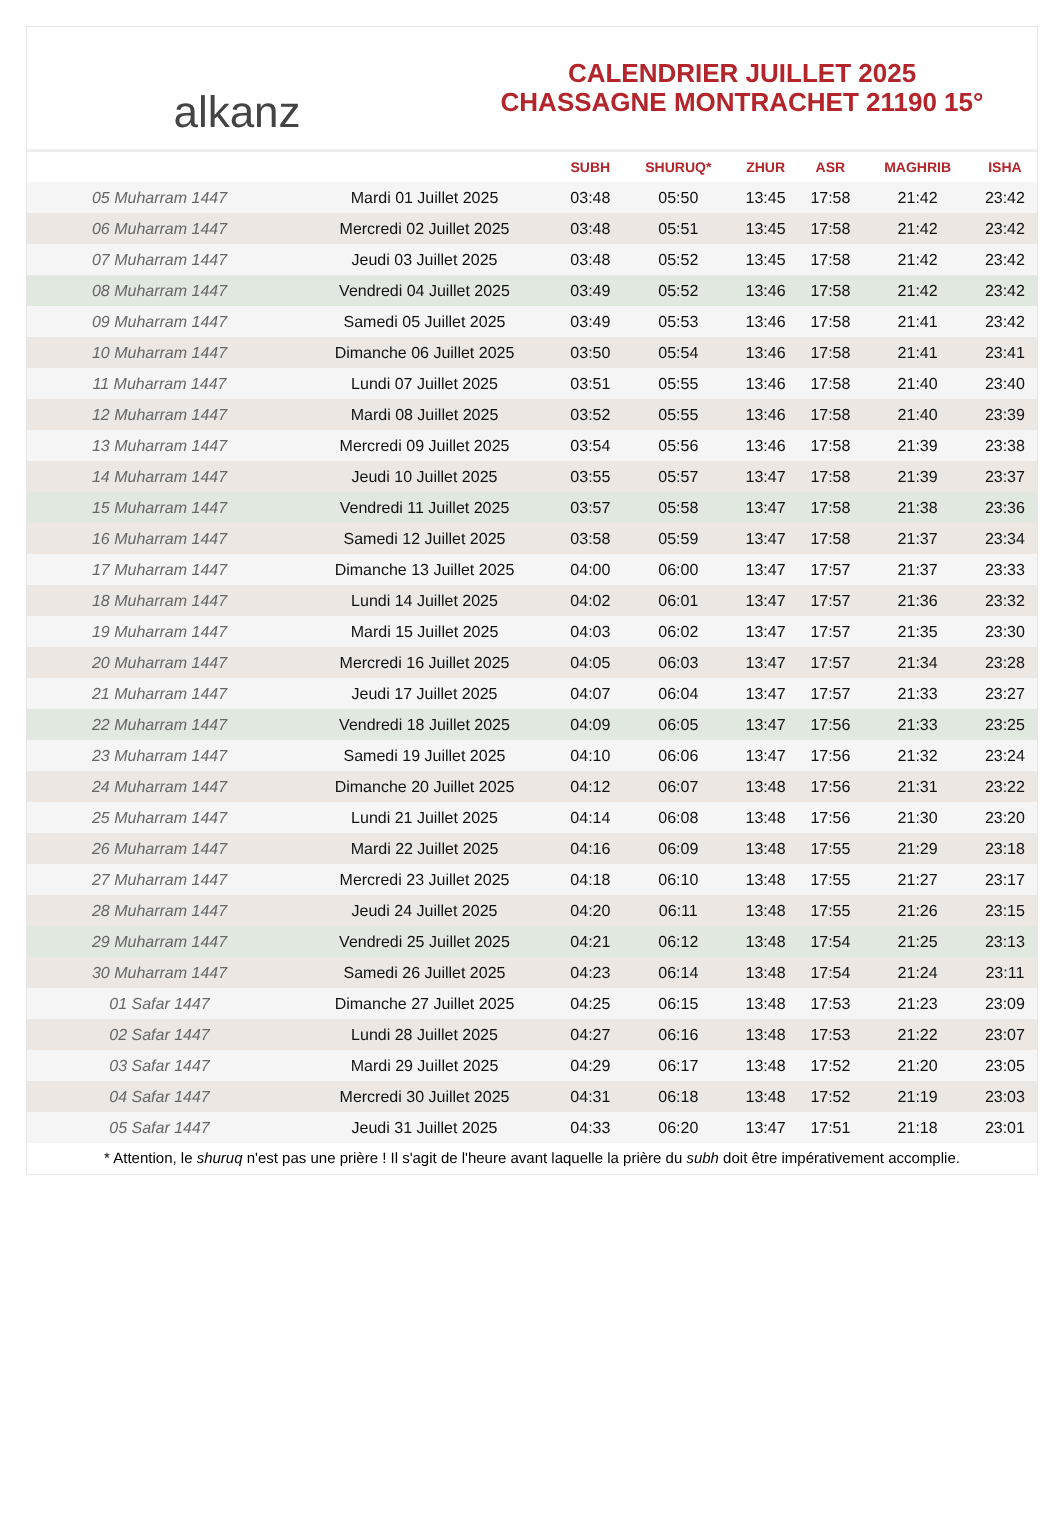alkanz
CALENDRIER JUILLET 2025
CHASSAGNE MONTRACHET 21190 15°
| | | SUBH | SHURUQ* | ZHUR | ASR | MAGHRIB | ISHA |
| --- | --- | --- | --- | --- | --- | --- | --- |
| 05 Muharram 1447 | Mardi 01 Juillet 2025 | 03:48 | 05:50 | 13:45 | 17:58 | 21:42 | 23:42 |
| 06 Muharram 1447 | Mercredi 02 Juillet 2025 | 03:48 | 05:51 | 13:45 | 17:58 | 21:42 | 23:42 |
| 07 Muharram 1447 | Jeudi 03 Juillet 2025 | 03:48 | 05:52 | 13:45 | 17:58 | 21:42 | 23:42 |
| 08 Muharram 1447 | Vendredi 04 Juillet 2025 | 03:49 | 05:52 | 13:46 | 17:58 | 21:42 | 23:42 |
| 09 Muharram 1447 | Samedi 05 Juillet 2025 | 03:49 | 05:53 | 13:46 | 17:58 | 21:41 | 23:42 |
| 10 Muharram 1447 | Dimanche 06 Juillet 2025 | 03:50 | 05:54 | 13:46 | 17:58 | 21:41 | 23:41 |
| 11 Muharram 1447 | Lundi 07 Juillet 2025 | 03:51 | 05:55 | 13:46 | 17:58 | 21:40 | 23:40 |
| 12 Muharram 1447 | Mardi 08 Juillet 2025 | 03:52 | 05:55 | 13:46 | 17:58 | 21:40 | 23:39 |
| 13 Muharram 1447 | Mercredi 09 Juillet 2025 | 03:54 | 05:56 | 13:46 | 17:58 | 21:39 | 23:38 |
| 14 Muharram 1447 | Jeudi 10 Juillet 2025 | 03:55 | 05:57 | 13:47 | 17:58 | 21:39 | 23:37 |
| 15 Muharram 1447 | Vendredi 11 Juillet 2025 | 03:57 | 05:58 | 13:47 | 17:58 | 21:38 | 23:36 |
| 16 Muharram 1447 | Samedi 12 Juillet 2025 | 03:58 | 05:59 | 13:47 | 17:58 | 21:37 | 23:34 |
| 17 Muharram 1447 | Dimanche 13 Juillet 2025 | 04:00 | 06:00 | 13:47 | 17:57 | 21:37 | 23:33 |
| 18 Muharram 1447 | Lundi 14 Juillet 2025 | 04:02 | 06:01 | 13:47 | 17:57 | 21:36 | 23:32 |
| 19 Muharram 1447 | Mardi 15 Juillet 2025 | 04:03 | 06:02 | 13:47 | 17:57 | 21:35 | 23:30 |
| 20 Muharram 1447 | Mercredi 16 Juillet 2025 | 04:05 | 06:03 | 13:47 | 17:57 | 21:34 | 23:28 |
| 21 Muharram 1447 | Jeudi 17 Juillet 2025 | 04:07 | 06:04 | 13:47 | 17:57 | 21:33 | 23:27 |
| 22 Muharram 1447 | Vendredi 18 Juillet 2025 | 04:09 | 06:05 | 13:47 | 17:56 | 21:33 | 23:25 |
| 23 Muharram 1447 | Samedi 19 Juillet 2025 | 04:10 | 06:06 | 13:47 | 17:56 | 21:32 | 23:24 |
| 24 Muharram 1447 | Dimanche 20 Juillet 2025 | 04:12 | 06:07 | 13:48 | 17:56 | 21:31 | 23:22 |
| 25 Muharram 1447 | Lundi 21 Juillet 2025 | 04:14 | 06:08 | 13:48 | 17:56 | 21:30 | 23:20 |
| 26 Muharram 1447 | Mardi 22 Juillet 2025 | 04:16 | 06:09 | 13:48 | 17:55 | 21:29 | 23:18 |
| 27 Muharram 1447 | Mercredi 23 Juillet 2025 | 04:18 | 06:10 | 13:48 | 17:55 | 21:27 | 23:17 |
| 28 Muharram 1447 | Jeudi 24 Juillet 2025 | 04:20 | 06:11 | 13:48 | 17:55 | 21:26 | 23:15 |
| 29 Muharram 1447 | Vendredi 25 Juillet 2025 | 04:21 | 06:12 | 13:48 | 17:54 | 21:25 | 23:13 |
| 30 Muharram 1447 | Samedi 26 Juillet 2025 | 04:23 | 06:14 | 13:48 | 17:54 | 21:24 | 23:11 |
| 01 Safar 1447 | Dimanche 27 Juillet 2025 | 04:25 | 06:15 | 13:48 | 17:53 | 21:23 | 23:09 |
| 02 Safar 1447 | Lundi 28 Juillet 2025 | 04:27 | 06:16 | 13:48 | 17:53 | 21:22 | 23:07 |
| 03 Safar 1447 | Mardi 29 Juillet 2025 | 04:29 | 06:17 | 13:48 | 17:52 | 21:20 | 23:05 |
| 04 Safar 1447 | Mercredi 30 Juillet 2025 | 04:31 | 06:18 | 13:48 | 17:52 | 21:19 | 23:03 |
| 05 Safar 1447 | Jeudi 31 Juillet 2025 | 04:33 | 06:20 | 13:47 | 17:51 | 21:18 | 23:01 |
* Attention, le shuruq n'est pas une prière ! Il s'agit de l'heure avant laquelle la prière du subh doit être impérativement accomplie.